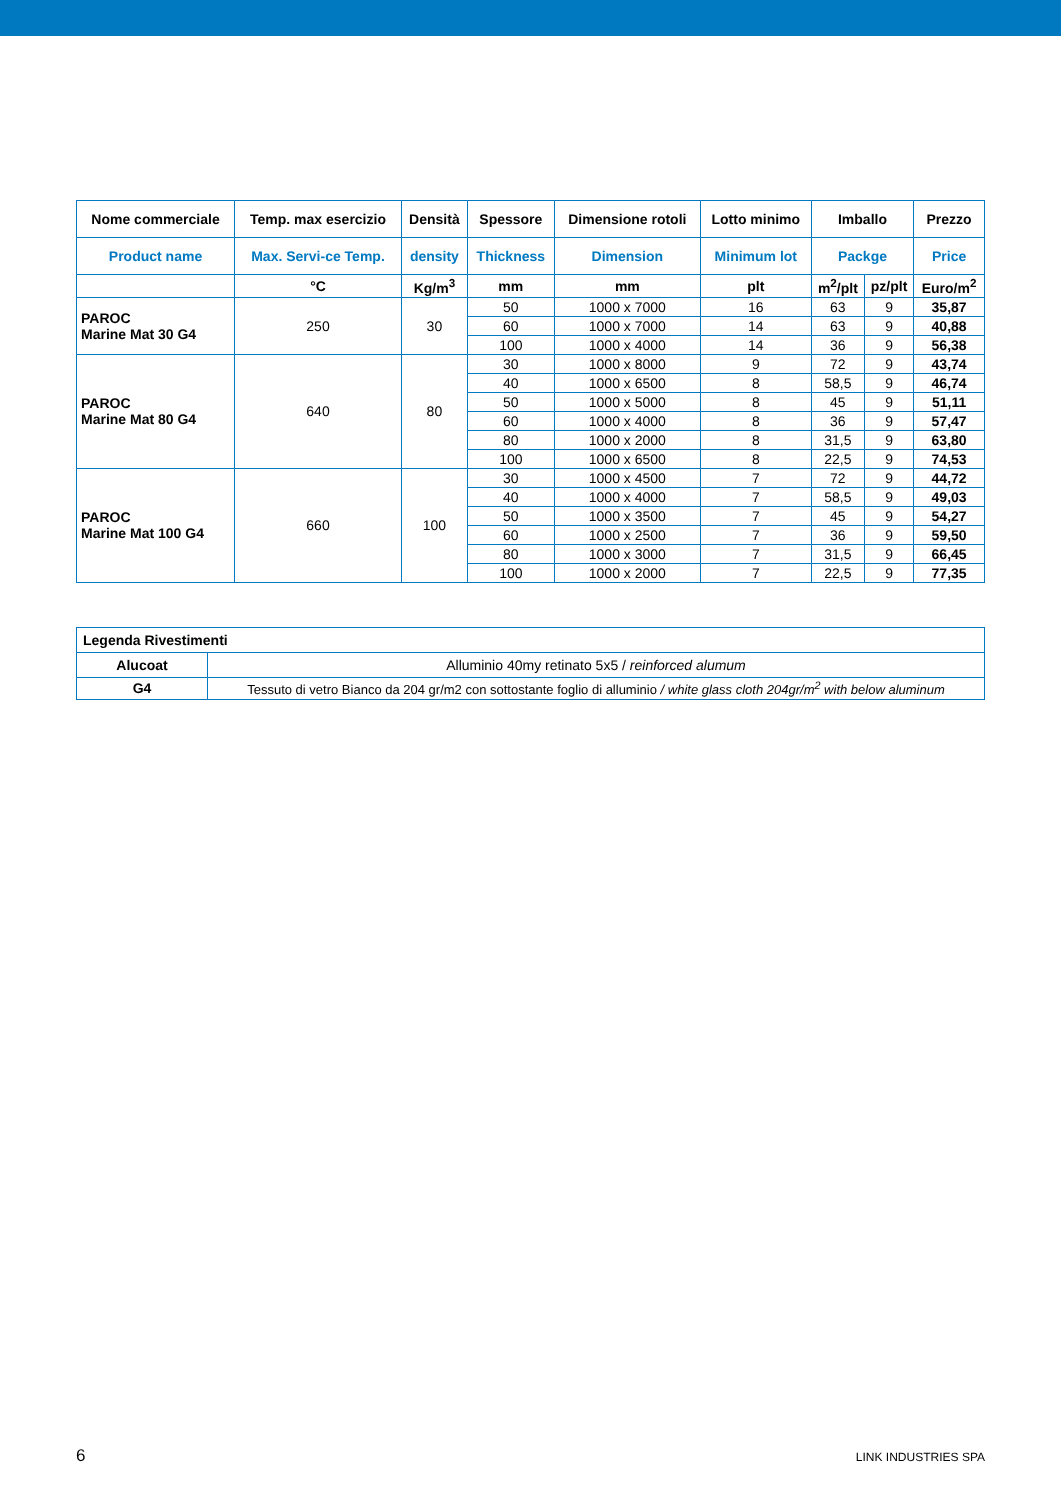| Nome commerciale | Temp. max esercizio | Densità | Spessore | Dimensione rotoli | Lotto minimo | Imballo | | Prezzo |
| --- | --- | --- | --- | --- | --- | --- | --- | --- |
| Product name | Max. Servi-ce Temp. | density | Thickness | Dimension | Minimum lot | Packge | | Price |
| | °C | Kg/m<sup>3</sup> | mm | mm | plt | m<sup>2</sup>/plt | pz/plt | Euro/m<sup>2</sup> |
| PAROC Marine Mat 30 G4 | 250 | 30 | 50 | 1000 x 7000 | 16 | 63 | 9 | 35,87 |
| | | | 60 | 1000 x 7000 | 14 | 63 | 9 | 40,88 |
| | | | 100 | 1000 x 4000 | 14 | 36 | 9 | 56,38 |
| PAROC Marine Mat 80 G4 | 640 | 80 | 30 | 1000 x 8000 | 9 | 72 | 9 | 43,74 |
| | | | 40 | 1000 x 6500 | 8 | 58,5 | 9 | 46,74 |
| | | | 50 | 1000 x 5000 | 8 | 45 | 9 | 51,11 |
| | | | 60 | 1000 x 4000 | 8 | 36 | 9 | 57,47 |
| | | | 80 | 1000 x 2000 | 8 | 31,5 | 9 | 63,80 |
| | | | 100 | 1000 x 6500 | 8 | 22,5 | 9 | 74,53 |
| PAROC Marine Mat 100 G4 | 660 | 100 | 30 | 1000 x 4500 | 7 | 72 | 9 | 44,72 |
| | | | 40 | 1000 x 4000 | 7 | 58,5 | 9 | 49,03 |
| | | | 50 | 1000 x 3500 | 7 | 45 | 9 | 54,27 |
| | | | 60 | 1000 x 2500 | 7 | 36 | 9 | 59,50 |
| | | | 80 | 1000 x 3000 | 7 | 31,5 | 9 | 66,45 |
| | | | 100 | 1000 x 2000 | 7 | 22,5 | 9 | 77,35 |
| Legenda Rivestimenti | |
| Alucoat | Alluminio 40my retinato 5x5 / reinforced alumum |
| G4 | Tessuto di vetro Bianco da 204 gr/m2 con sottostante foglio di alluminio / white glass cloth 204gr/m<sup>2</sup> with below aluminum |
6 LINK INDUSTRIES SPA